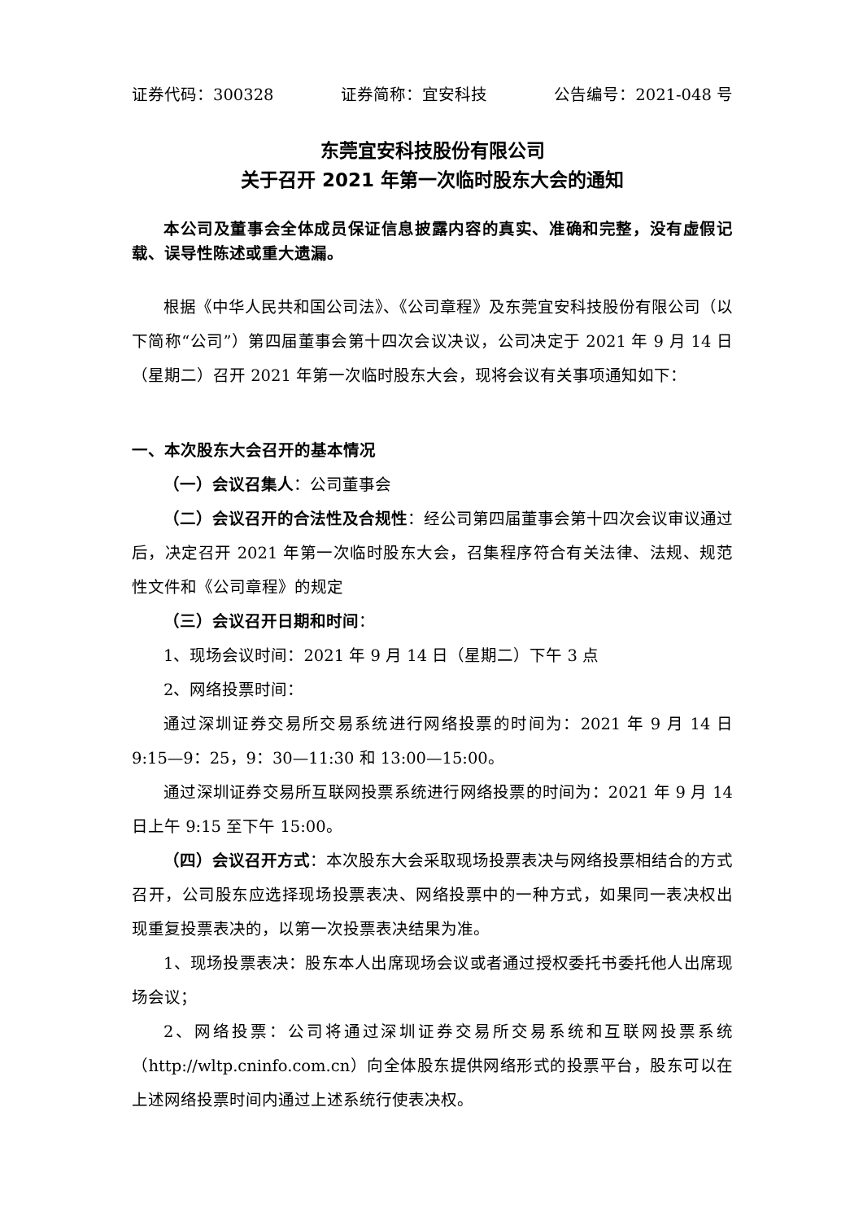证券代码：300328 证券简称：宜安科技 公告编号：2021-048 号
东莞宜安科技股份有限公司
关于召开 2021 年第一次临时股东大会的通知
本公司及董事会全体成员保证信息披露内容的真实、准确和完整，没有虚假记载、误导性陈述或重大遗漏。
根据《中华人民共和国公司法》、《公司章程》及东莞宜安科技股份有限公司（以下简称“公司”）第四届董事会第十四次会议决议，公司决定于 2021 年 9 月 14 日（星期二）召开 2021 年第一次临时股东大会，现将会议有关事项通知如下：
一、本次股东大会召开的基本情况
（一）会议召集人：公司董事会
（二）会议召开的合法性及合规性：经公司第四届董事会第十四次会议审议通过后，决定召开 2021 年第一次临时股东大会，召集程序符合有关法律、法规、规范性文件和《公司章程》的规定
（三）会议召开日期和时间：
1、现场会议时间：2021 年 9 月 14 日（星期二）下午 3 点
2、网络投票时间：
通过深圳证券交易所交易系统进行网络投票的时间为：2021 年 9 月 14 日 9:15—9：25，9：30—11:30 和 13:00—15:00。
通过深圳证券交易所互联网投票系统进行网络投票的时间为：2021 年 9 月 14 日上午 9:15 至下午 15:00。
（四）会议召开方式：本次股东大会采取现场投票表决与网络投票相结合的方式召开，公司股东应选择现场投票表决、网络投票中的一种方式，如果同一表决权出现重复投票表决的，以第一次投票表决结果为准。
1、现场投票表决：股东本人出席现场会议或者通过授权委托书委托他人出席现场会议；
2、网络投票：公司将通过深圳证券交易所交易系统和互联网投票系统（http://wltp.cninfo.com.cn）向全体股东提供网络形式的投票平台，股东可以在上述网络投票时间内通过上述系统行使表决权。